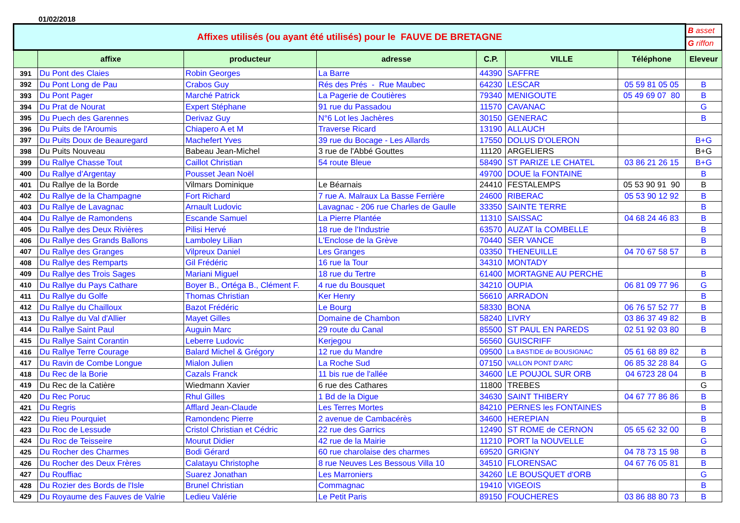01/02/2018
| Affixes utilisés (ou ayant été utilisés) pour le FAUVE DE BRETAGNE | | | | | | | B asset |
| | | | | | | | G riffon |
| | affixe | producteur | adresse | C.P. | VILLE | Téléphone | Eleveur |
| 391 | Du Pont des Claies | Robin Georges | La Barre | 44390 | SAFFRE | | |
| 392 | Du Pont Long de Pau | Crabos Guy | Rés des Prés - Rue Maubec | 64230 | LESCAR | 05 59 81 05 05 | B |
| 393 | Du Pont Pager | Marché Patrick | La Pagerie de Coutières | 79340 | MENIGOUTE | 05 49 69 07 80 | B |
| 394 | Du Prat de Nourat | Expert Stéphane | 91 rue du Passadou | 11570 | CAVANAC | | G |
| 395 | Du Puech des Garennes | Derivaz Guy | N°6 Lot les Jachères | 30150 | GENERAC | | B |
| 396 | Du Puits de l'Aroumis | Chiapero A et M | Traverse Ricard | 13190 | ALLAUCH | | |
| 397 | Du Puits Doux de Beauregard | Machefert Yves | 39 rue du Bocage - Les Allards | 17550 | DOLUS D'OLERON | | B+G |
| 398 | Du Puits Nouveau | Babeau Jean-Michel | 3 rue de l'Abbé Gouttes | 11120 | ARGELIERS | | B+G |
| 399 | Du Rallye Chasse Tout | Caillot Christian | 54 route Bleue | 58490 | ST PARIZE LE CHATEL | 03 86 21 26 15 | B+G |
| 400 | Du Rallye d'Argentay | Pousset Jean Noël | | 49700 | DOUE la FONTAINE | | B |
| 401 | Du Rallye de la Borde | Vilmars Dominique | Le Béarnais | 24410 | FESTALEMPS | 05 53 90 91 90 | B |
| 402 | Du Rallye de la Champagne | Fort Richard | 7 rue A. Malraux La Basse Ferrière | 24600 | RIBERAC | 05 53 90 12 92 | B |
| 403 | Du Rallye de Lavagnac | Arnault Ludovic | Lavagnac - 206 rue Charles de Gaulle | 33350 | SAINTE TERRE | | B |
| 404 | Du Rallye de Ramondens | Escande Samuel | La Pierre Plantée | 11310 | SAISSAC | 04 68 24 46 83 | B |
| 405 | Du Rallye des Deux Rivières | Pilisi Hervé | 18 rue de l'Industrie | 63570 | AUZAT la COMBELLE | | B |
| 406 | Du Rallye des Grands Ballons | Lamboley Lilian | L'Enclose de la Grève | 70440 | SER VANCE | | B |
| 407 | Du Rallye des Granges | Vilpreux Daniel | Les Granges | 03350 | THENEUILLE | 04 70 67 58 57 | B |
| 408 | Du Rallye des Remparts | Gil Frédéric | 16 rue la Tour | 34310 | MONTADY | | |
| 409 | Du Rallye des Trois Sages | Mariani Miguel | 18 rue du Tertre | 61400 | MORTAGNE AU PERCHE | | B |
| 410 | Du Rallye du Pays Cathare | Boyer B., Ortéga B., Clément F. | 4 rue du Bousquet | 34210 | OUPIA | 06 81 09 77 96 | G |
| 411 | Du Rallye du Golfe | Thomas Christian | Ker Henry | 56610 | ARRADON | | B |
| 412 | Du Rallye du Chailloux | Bazot Frédéric | Le Bourg | 58330 | BONA | 06 76 57 52 77 | B |
| 413 | Du Rallye du Val d'Allier | Mayet Gilles | Domaine de Chambon | 58240 | LIVRY | 03 86 37 49 82 | B |
| 414 | Du Rallye Saint Paul | Auguin Marc | 29 route du Canal | 85500 | ST PAUL EN PAREDS | 02 51 92 03 80 | B |
| 415 | Du Rallye Saint Corantin | Leberre Ludovic | Kerjegou | 56560 | GUISCRIFF | | |
| 416 | Du Rallye Terre Courage | Balard Michel & Grégory | 12 rue du Mandre | 09500 | La BASTIDE de BOUSIGNAC | 05 61 68 89 82 | B |
| 417 | Du Ravin de Combe Longue | Mialon Julien | La Roche Sud | 07150 | VALLON PONT D'ARC | 06 85 32 28 84 | G |
| 418 | Du Rec de la Borie | Cazals Franck | 11 bis rue de l'allée | 34600 | LE POUJOL SUR ORB | 04 6723 28 04 | B |
| 419 | Du Rec de la Catière | Wiedmann Xavier | 6 rue des Cathares | 11800 | TREBES | | G |
| 420 | Du Rec Poruc | Rhul Gilles | 1 Bd de la Digue | 34630 | SAINT THIBERY | 04 67 77 86 86 | B |
| 421 | Du Regris | Afflard Jean-Claude | Les Terres Mortes | 84210 | PERNES les FONTAINES | | B |
| 422 | Du Rieu Pourquiet | Ramondenc Pierre | 2 avenue de Cambacérès | 34600 | HEREPIAN | | B |
| 423 | Du Roc de Lessude | Cristol Christian et Cédric | 22 rue des Garrics | 12490 | ST ROME de CERNON | 05 65 62 32 00 | B |
| 424 | Du Roc de Teisseire | Mourut Didier | 42 rue de la Mairie | 11210 | PORT la NOUVELLE | | G |
| 425 | Du Rocher des Charmes | Bodi Gérard | 60 rue charolaise des charmes | 69520 | GRIGNY | 04 78 73 15 98 | B |
| 426 | Du Rocher des Deux Frères | Calatayu Christophe | 8 rue Neuves Les Bessous Villa 10 | 34510 | FLORENSAC | 04 67 76 05 81 | B |
| 427 | Du Rouffiac | Suarez Jonathan | Les Marroniers | 34260 | LE BOUSQUET d'ORB | | G |
| 428 | Du Rozier des Bords de l'Isle | Brunel Christian | Commagnac | 19410 | VIGEOIS | | B |
| 429 | Du Royaume des Fauves de Valrie | Ledieu Valérie | Le Petit Paris | 89150 | FOUCHERES | 03 86 88 80 73 | B |